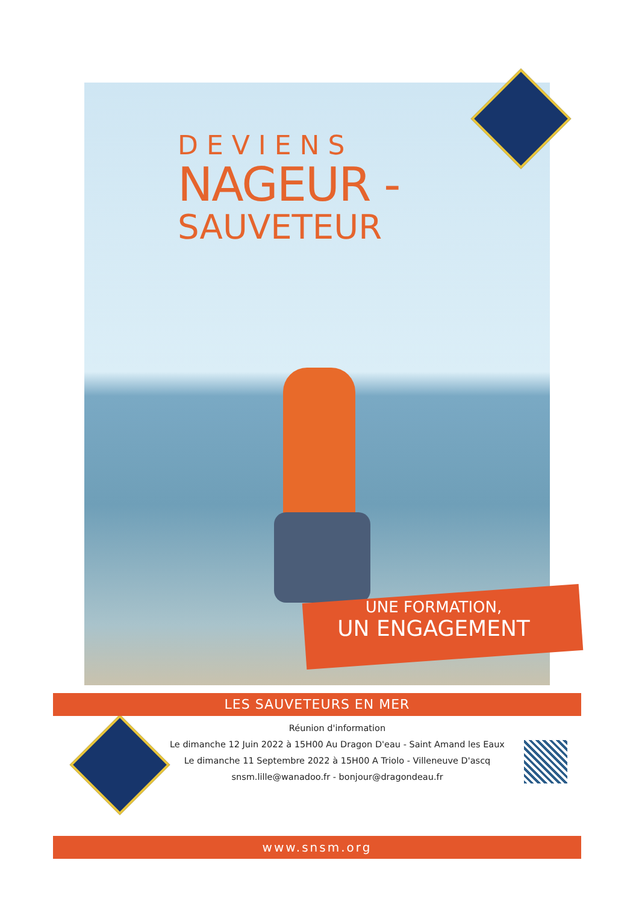DEVIENS
NAGEUR -
SAUVETEUR
UNE FORMATION,
UN ENGAGEMENT
LES SAUVETEURS EN MER
Réunion d'information
Le dimanche 12 Juin 2022 à 15H00 Au Dragon D'eau - Saint Amand les Eaux
Le dimanche 11 Septembre 2022 à 15H00 A Triolo - Villeneuve D'ascq
snsm.lille@wanadoo.fr - bonjour@dragondeau.fr
www.snsm.org